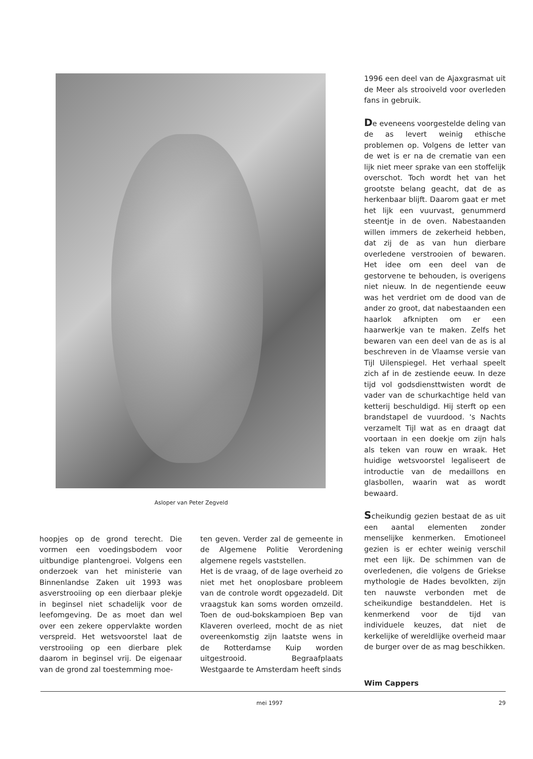Asloper van Peter Zegveld
hoopjes op de grond terecht. Die vormen een voedingsbodem voor uitbundige plantengroei. Volgens een onderzoek van het ministerie van Binnenlandse Zaken uit 1993 was asverstrooiing op een dierbaar plekje in beginsel niet schadelijk voor de leefomgeving. De as moet dan wel over een zekere oppervlakte worden verspreid. Het wetsvoorstel laat de verstrooiing op een dierbare plek daarom in beginsel vrij. De eigenaar van de grond zal toestemming moe-
ten geven. Verder zal de gemeente in de Algemene Politie Verordening algemene regels vaststellen.
Het is de vraag, of de lage overheid zo niet met het onoplosbare probleem van de controle wordt opgezadeld. Dit vraagstuk kan soms worden omzeild. Toen de oud-bokskampioen Bep van Klaveren overleed, mocht de as niet overeenkomstig zijn laatste wens in de Rotterdamse Kuip worden uitgestrooid. Begraafplaats Westgaarde te Amsterdam heeft sinds
1996 een deel van de Ajaxgrasmat uit de Meer als strooiveld voor overleden fans in gebruik.
De eveneens voorgestelde deling van de as levert weinig ethische problemen op. Volgens de letter van de wet is er na de crematie van een lijk niet meer sprake van een stoffelijk overschot. Toch wordt het van het grootste belang geacht, dat de as herkenbaar blijft. Daarom gaat er met het lijk een vuurvast, genummerd steentje in de oven. Nabestaanden willen immers de zekerheid hebben, dat zij de as van hun dierbare overledene verstrooien of bewaren. Het idee om een deel van de gestorvene te behouden, is overigens niet nieuw. In de negentiende eeuw was het verdriet om de dood van de ander zo groot, dat nabestaanden een haarlok afknipten om er een haarwerkje van te maken. Zelfs het bewaren van een deel van de as is al beschreven in de Vlaamse versie van Tijl Uilenspiegel. Het verhaal speelt zich af in de zestiende eeuw. In deze tijd vol godsdiensttwisten wordt de vader van de schurkachtige held van ketterij beschuldigd. Hij sterft op een brandstapel de vuurdood. 's Nachts verzamelt Tijl wat as en draagt dat voortaan in een doekje om zijn hals als teken van rouw en wraak. Het huidige wetsvoorstel legaliseert de introductie van de medaillons en glasbollen, waarin wat as wordt bewaard.
Scheikundig gezien bestaat de as uit een aantal elementen zonder menselijke kenmerken. Emotioneel gezien is er echter weinig verschil met een lijk. De schimmen van de overledenen, die volgens de Griekse mythologie de Hades bevolkten, zijn ten nauwste verbonden met de scheikundige bestanddelen. Het is kenmerkend voor de tijd van individuele keuzes, dat niet de kerkelijke of wereldlijke overheid maar de burger over de as mag beschikken.
Wim Cappers
mei 1997 29